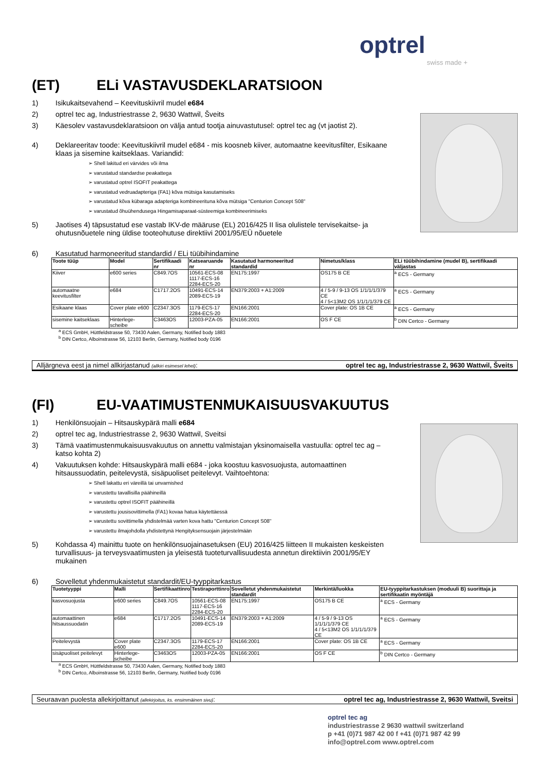optrel
swiss made +
(ET) ELi VASTAVUSDEKLARATSIOON
1) Isikukaitsevahend – Keevituskiivril mudel e684
2) optrel tec ag, Industriestrasse 2, 9630 Wattwil, Šveits
3) Käesolev vastavusdeklaratsioon on välja antud tootja ainuvastutusel: optrel tec ag (vt jaotist 2).
4) Deklareeritav toode: Keevituskiivril mudel e684 - mis koosneb kiiver, automaatne keevitusfilter, Esikaane klaas ja sisemine kaitseklaas. Variandid:
➢ Shell lakitud eri värvides või ilma
➢ varustatud standardse peakattega
➢ varustatud optrel ISOFIT peakattega
➢ varustatud vedruadapteriga (FA1) kõva mütsiga kasutamiseks
➢ varustatud kõva kübaraga adapteriga kombineerituna kõva mütsiga "Centurion Concept S08"
➢ varustatud õhuühendusega Hingamisaparaat-süsteemiga kombineerimiseks
5) Jaotises 4) täpsustatud ese vastab IKV-de määruse (EL) 2016/425 II lisa olulistele tervisekaitse- ja ohutusnõuetele ning üldise tooteohutuse direktiivi 2001/95/EÜ nõuetele
6) Kasutatud harmoneeritud standardid / ELi tüübihindamine
| Toote tüüp | Model | Sertifikaadi nr | Katsearuande nr | Kasutatud harmoneeritud standardid | Nimetus/klass | ELi tüübihindamine (mudel B), sertifikaadi väljastas |
| --- | --- | --- | --- | --- | --- | --- |
| Kiiver | e600 series | C849.7OS | 10561-ECS-08 1117-ECS-16 2284-ECS-20 | EN175:1997 | OS175 B CE | <sup>a</sup> ECS - Germany |
| automaatne keevitusfilter | e684 | C1717.2OS | 10491-ECS-14 2089-ECS-19 | EN379:2003 + A1:2009 | 4 / 5-9 / 9-13 OS 1/1/1/1/379 CE 4 / 5<13M2 OS 1/1/1/1/379 CE | <sup>a</sup> ECS - Germany |
| Esikaane klaas | Cover plate e600 | C2347.3OS | 1179-ECS-17 2284-ECS-20 | EN166:2001 | Cover plate: OS 1B CE | <sup>a</sup> ECS - Germany |
| sisemine kaitseklaas | Hinterlege-scheibe | C3463OS | 12003-PZA-05 | EN166:2001 | OS F CE | <sup>b</sup> DIN Certco - Germany |
<sup>a</sup> ECS GmbH, Hüttfeldstrasse 50, 73430 Aalen, Germany, Notified body 1883
<sup>b</sup> DIN Certco, Alboinstrasse 56, 12103 Berlin, Germany, Notified body 0196
Alljärgneva eest ja nimel allkirjastanud (allkiri esimesel lehel): optrel tec ag, Industriestrasse 2, 9630 Wattwil, Šveits
(FI) EU-VAATIMUSTENMUKAISUUSVAKUUTUS
1) Henkilönsuojain – Hitsauskypärä malli e684
2) optrel tec ag, Industriestrasse 2, 9630 Wattwil, Sveitsi
3) Tämä vaatimustenmukaisuusvakuutus on annettu valmistajan yksinomaisella vastuulla: optrel tec ag – katso kohta 2)
4) Vakuutuksen kohde: Hitsauskypärä malli e684 - joka koostuu kasvosuojusta, automaattinen hitsaussuodatin, peitelevystä, sisäpuoliset peitelevyt. Vaihtoehtona:
➢ Shell lakattu eri väreillä tai unvarnished
➢ varustettu tavallisilla päähineillä
➢ varustettu optrel ISOFIT päähineillä
➢ varustettu jousisovittimella (FA1) kovaa hatua käytettäessä
➢ varustettu sovittimella yhdistelmää varten kova hattu "Centurion Concept S08"
➢ varustettu ilmajohdolla yhdistettynä Hengityksensuojain järjestelmään
5) Kohdassa 4) mainittu tuote on henkilönsuojainasetuksen (EU) 2016/425 liitteen II mukaisten keskeisten turvallisuus- ja terveysvaatimusten ja yleisestä tuoteturvallisuudesta annetun direktiivin 2001/95/EY mukainen
6) Sovelletut yhdenmukaistetut standardit/EU-tyyppitarkastus
| Tuotetyyppi | Malli | Sertifikaattinro | Testiraporttinro | Sovelletut yhdenmukaistetut standardit | Merkintä/luokka | EU-tyyppitarkastuksen (moduuli B) suorittaja ja sertifikaatin myöntäjä |
| --- | --- | --- | --- | --- | --- | --- |
| kasvosuojusta | e600 series | C849.7OS | 10561-ECS-08 1117-ECS-16 2284-ECS-20 | EN175:1997 | OS175 B CE | <sup>a</sup> ECS - Germany |
| automaattinen hitsaussuodatin | e684 | C1717.2OS | 10491-ECS-14 2089-ECS-19 | EN379:2003 + A1:2009 | 4 / 5-9 / 9-13 OS 1/1/1/1/379 CE 4 / 5<13M2 OS 1/1/1/1/379 CE | <sup>a</sup> ECS - Germany |
| Peitelevystä | Cover plate e600 | C2347.3OS | 1179-ECS-17 2284-ECS-20 | EN166:2001 | Cover plate: OS 1B CE | <sup>a</sup> ECS - Germany |
| sisäpuoliset peitelevyt | Hinterlege-scheibe | C3463OS | 12003-PZA-05 | EN166:2001 | OS F CE | <sup>b</sup> DIN Certco - Germany |
<sup>a</sup> ECS GmbH, Hüttfeldstrasse 50, 73430 Aalen, Germany, Notified body 1883
<sup>b</sup> DIN Certco, Alboinstrasse 56, 12103 Berlin, Germany, Notified body 0196
Seuraavan puolesta allekirjoittanut (allekirjoitus, ks. ensimmäinen sivu): optrel tec ag, Industriestrasse 2, 9630 Wattwil, Sveitsi
optrel tec ag
industriestrasse 2 9630 wattwil switzerland
p +41 (0)71 987 42 00 f +41 (0)71 987 42 99
info@optrel.com www.optrel.com